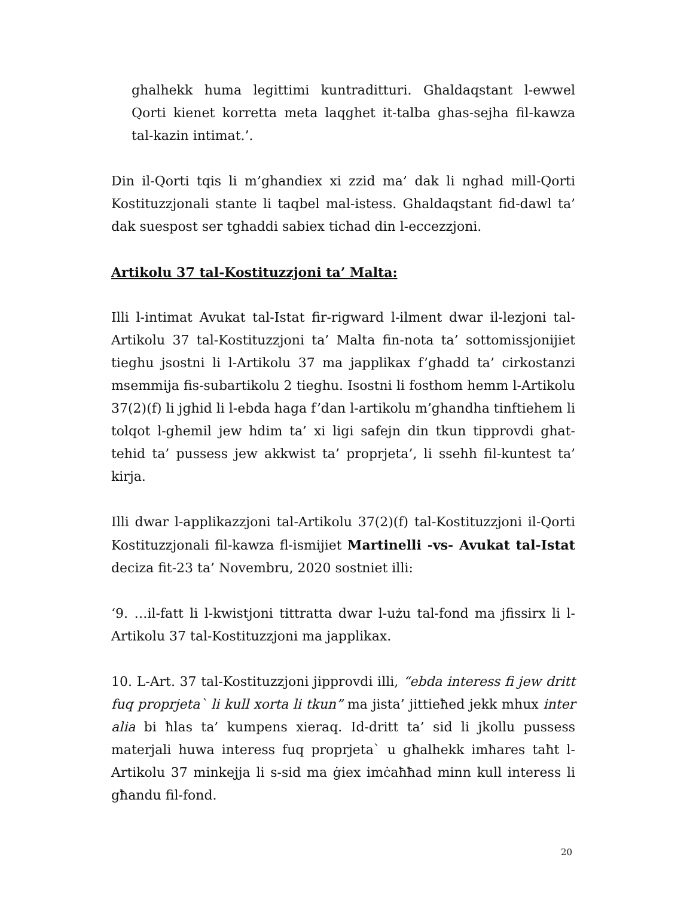ghalhekk huma legittimi kuntraditturi. Ghaldaqstant l-ewwel Qorti kienet korretta meta laqghet it-talba ghas-sejha fil-kawza tal-kazin intimat.’.
Din il-Qorti tqis li m’ghandiex xi zzid ma’ dak li nghad mill-Qorti Kostituzzjonali stante li taqbel mal-istess. Ghaldaqstant fid-dawl ta’ dak suespost ser tghaddi sabiex tichad din l-eccezzjoni.
Artikolu 37 tal-Kostituzzjoni ta’ Malta:
Illi l-intimat Avukat tal-Istat fir-rigward l-ilment dwar il-lezjoni tal-Artikolu 37 tal-Kostituzzjoni ta’ Malta fin-nota ta’ sottomissjonijiet tieghu jsostni li l-Artikolu 37 ma japplikax f’ghadd ta’ cirkostanzi msemmija fis-subartikolu 2 tieghu. Isostni li fosthom hemm l-Artikolu 37(2)(f) li jghid li l-ebda haga f’dan l-artikolu m’ghandha tinftiehem li tolqot l-ghemil jew hdim ta’ xi ligi safejn din tkun tipprovdi ghat-tehid ta’ pussess jew akkwist ta’ proprjeta’, li ssehh fil-kuntest ta’ kirja.
Illi dwar l-applikazzjoni tal-Artikolu 37(2)(f) tal-Kostituzzjoni il-Qorti Kostituzzjonali fil-kawza fl-ismijiet Martinelli -vs- Avukat tal-Istat deciza fit-23 ta’ Novembru, 2020 sostniet illi:
‘9. …il-fatt li l-kwistjoni tittratta dwar l-użu tal-fond ma jfissirx li l-Artikolu 37 tal-Kostituzzjoni ma japplikax.
10. L-Art. 37 tal-Kostituzzjoni jipprovdi illi, “ebda interess fi jew dritt fuq proprjeta` li kull xorta li tkun” ma jista’ jittieħed jekk mhux inter alia bi ħlas ta’ kumpens xieraq. Id-dritt ta’ sid li jkollu pussess materjali huwa interess fuq proprjeta` u għalhekk imħares taħt l-Artikolu 37 minkejja li s-sid ma ġiex imċaħħad minn kull interess li għandu fil-fond.
20